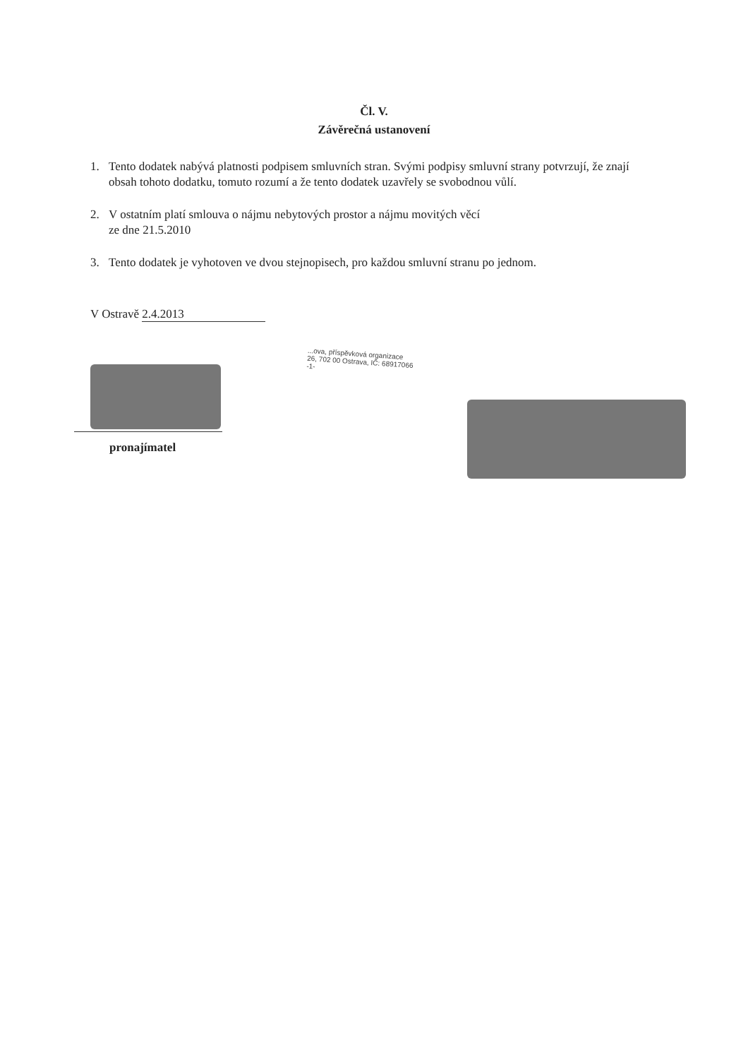Čl. V.
Závěrečná ustanovení
1. Tento dodatek nabývá platnosti podpisem smluvních stran. Svými podpisy smluvní strany potvrzují, že znají obsah tohoto dodatku, tomuto rozumí a že tento dodatek uzavřely se svobodnou vůlí.
2. V ostatním platí smlouva o nájmu nebytových prostor a nájmu movitých věcí
ze dne 21.5.2010
3. Tento dodatek je vyhotoven ve dvou stejnopisech, pro každou smluvní stranu po jednom.
V Ostravě 2.4.2013
pronajímatel
...ova, příspěvková organizace
26, 702 00 Ostrava, IČ: 68917066
-1-